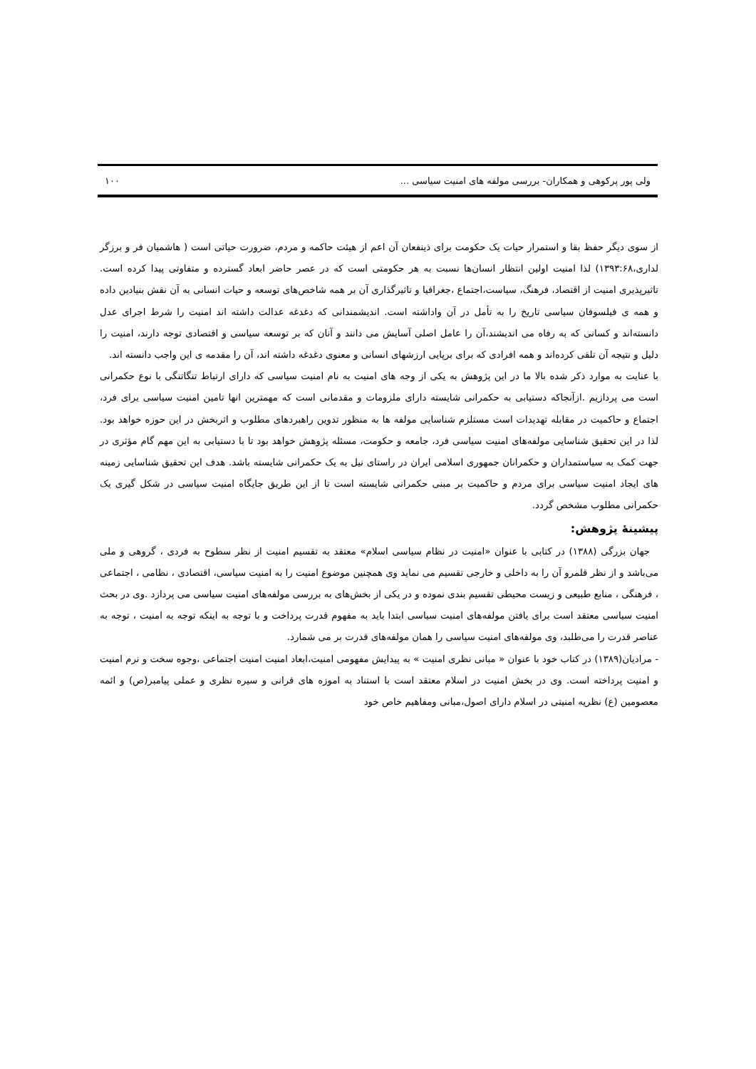ولی پور پرکوهی و همکاران- بررسی مولفه های امنیت سیاسی ... ۱۰۰
از سوی دیگر حفظ بقا و استمرار حیات یک حکومت برای ذینفعان آن اعم از هیئت حاکمه و مردم، ضرورت حیاتی است ( هاشمیان فر و برزگر لداری،۱۳۹۳:۶۸) لذا امنیت اولین انتظار انسان‌ها نسبت به هر حکومتی است که در عصر حاضر ابعاد گسترده و متفاوتی پیدا کرده است. تاثیرپذیری امنیت از اقتصاد، فرهنگ، سیاست،اجتماع ،جغرافیا و تاثیرگذاری آن بر همه شاخص‌های توسعه و حیات انسانی به آن نقش بنیادین داده و همه ی فیلسوفان سیاسی تاریخ را به تأمل در آن واداشته است. اندیشمندانی که دغدغه عدالت داشته اند امنیت را شرط اجرای عدل دانسته‌اند و کسانی که به رفاه می اندیشند،آن را عامل اصلی آسایش می دانند و آنان که بر توسعه سیاسی و اقتصادی توجه دارند، امنیت را دلیل و نتیجه آن تلقی کرده‌اند و همه افرادی که برای برپایی ارزشهای انسانی و معنوی دغدغه داشته اند، آن را مقدمه ی این واجب دانسته اند.
با عنایت به موارد ذکر شده بالا ما در این پژوهش به یکی از وجه های امنیت به نام امنیت سیاسی که دارای ارتباط تنگاتنگی با نوع حکمرانی است می پردازیم .ازآنجاکه دستیابی به حکمرانی شایسته دارای ملزومات و مقدمانی است که مهمترین انها تامین امنیت سیاسی برای فرد، اجتماع و حاکمیت در مقابله تهدیدات است مستلزم شناسایی مولفه ها به منظور تدوین راهبردهای مطلوب و اثربخش در این حوزه خواهد بود. لذا در این تحقیق شناسایی مولفه‌های امنیت سیاسی فرد، جامعه و حکومت، مسئله پژوهش خواهد بود تا با دستیابی به این مهم گام مؤثری در جهت کمک به سیاستمداران و حکمرانان جمهوری اسلامی ایران در راستای نیل به یک حکمرانی شایسته باشد. هدف این تحقیق شناسایی زمینه های ایجاد امنیت سیاسی برای مردم و حاکمیت بر مبنی حکمرانی شایسته است تا از این طریق جایگاه امنیت سیاسی در شکل گیری یک حکمرانی مطلوب مشخص گردد.
پیشینهٔ پژوهش:
جهان بزرگی (۱۳۸۸) در کتابی با عنوان «امنیت در نظام سیاسی اسلام» معتقد به تقسیم امنیت از نظر سطوح به فردی ، گروهی و ملی می‌باشد و از نظر قلمرو آن را به داخلی و خارجی تقسیم می نماید وی همچنین موضوع امنیت را به امنیت سیاسی، اقتصادی ، نظامی ، اجتماعی ، فرهنگی ، منابع طبیعی و زیست محیطی تقسیم بندی نموده و در یکی از بخش‌های به بررسی مولفه‌های امنیت سیاسی می پردازد .وی در بحث امنیت سیاسی معتقد است برای یافتن مولفه‌های امنیت سیاسی ابتدا باید به مفهوم قدرت پرداخت و با توجه به اینکه توجه به امنیت ، توجه به عناصر قدرت را می‌طلبد، وی مولفه‌های امنیت سیاسی را همان مولفه‌های قدرت بر می شمارد.
- مرادیان(۱۳۸۹) در کتاب خود با عنوان « مبانی نظری امنیت » به پیدایش مفهومی امنیت،ابعاد امنیت امنیت اجتماعی ،وجوه سخت و نرم امنیت و امنیت پرداخته است. وی در بخش امنیت در اسلام معتقد است با استناد به اموزه های قرانی و سیره نظری و عملی پیامبر(ص) و ائمه معصومین (ع) نظریه امنیتی در اسلام دارای اصول،مبانی ومفاهیم خاص خود